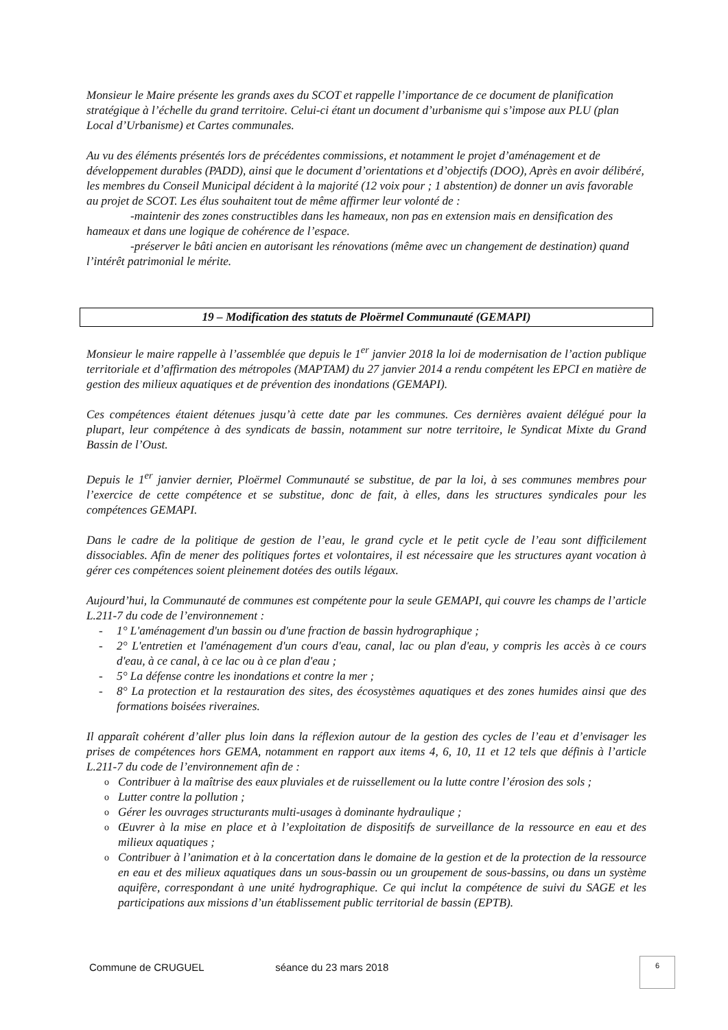Monsieur le Maire présente les grands axes du SCOT et rappelle l’importance de ce document de planification stratégique à l’échelle du grand territoire. Celui-ci étant un document d’urbanisme qui s’impose aux PLU (plan Local d’Urbanisme) et Cartes communales.
Au vu des éléments présentés lors de précédentes commissions, et notamment le projet d’aménagement et de développement durables (PADD), ainsi que le document d’orientations et d’objectifs (DOO), Après en avoir délibéré, les membres du Conseil Municipal décident à la majorité (12 voix pour ; 1 abstention) de donner un avis favorable au projet de SCOT. Les élus souhaitent tout de même affirmer leur volonté de :
-maintenir des zones constructibles dans les hameaux, non pas en extension mais en densification des hameaux et dans une logique de cohérence de l’espace.
-préserver le bâti ancien en autorisant les rénovations (même avec un changement de destination) quand l’intérêt patrimonial le mérite.
19 – Modification des statuts de Ploërmel Communauté (GEMAPI)
Monsieur le maire rappelle à l’assemblée que depuis le 1<sup>er</sup> janvier 2018 la loi de modernisation de l’action publique territoriale et d’affirmation des métropoles (MAPTAM) du 27 janvier 2014 a rendu compétent les EPCI en matière de gestion des milieux aquatiques et de prévention des inondations (GEMAPI).
Ces compétences étaient détenues jusqu’à cette date par les communes. Ces dernières avaient délégué pour la plupart, leur compétence à des syndicats de bassin, notamment sur notre territoire, le Syndicat Mixte du Grand Bassin de l’Oust.
Depuis le 1<sup>er</sup> janvier dernier, Ploërmel Communauté se substitue, de par la loi, à ses communes membres pour l’exercice de cette compétence et se substitue, donc de fait, à elles, dans les structures syndicales pour les compétences GEMAPI.
Dans le cadre de la politique de gestion de l’eau, le grand cycle et le petit cycle de l’eau sont difficilement dissociables. Afin de mener des politiques fortes et volontaires, il est nécessaire que les structures ayant vocation à gérer ces compétences soient pleinement dotées des outils légaux.
Aujourd’hui, la Communauté de communes est compétente pour la seule GEMAPI, qui couvre les champs de l’article L.211-7 du code de l’environnement :
- 1° L'aménagement d'un bassin ou d'une fraction de bassin hydrographique ;
- 2° L'entretien et l'aménagement d'un cours d'eau, canal, lac ou plan d'eau, y compris les accès à ce cours d'eau, à ce canal, à ce lac ou à ce plan d'eau ;
- 5° La défense contre les inondations et contre la mer ;
- 8° La protection et la restauration des sites, des écosystèmes aquatiques et des zones humides ainsi que des formations boisées riveraines.
Il apparaît cohérent d’aller plus loin dans la réflexion autour de la gestion des cycles de l’eau et d’envisager les prises de compétences hors GEMA, notamment en rapport aux items 4, 6, 10, 11 et 12 tels que définis à l’article L.211-7 du code de l’environnement afin de :
o Contribuer à la maîtrise des eaux pluviales et de ruissellement ou la lutte contre l’érosion des sols ;
o Lutter contre la pollution ;
o Gérer les ouvrages structurants multi-usages à dominante hydraulique ;
o Œuvrer à la mise en place et à l’exploitation de dispositifs de surveillance de la ressource en eau et des milieux aquatiques ;
o Contribuer à l’animation et à la concertation dans le domaine de la gestion et de la protection de la ressource en eau et des milieux aquatiques dans un sous-bassin ou un groupement de sous-bassins, ou dans un système aquifère, correspondant à une unité hydrographique. Ce qui inclut la compétence de suivi du SAGE et les participations aux missions d’un établissement public territorial de bassin (EPTB).
Commune de CRUGUEL séance du 23 mars 2018
6